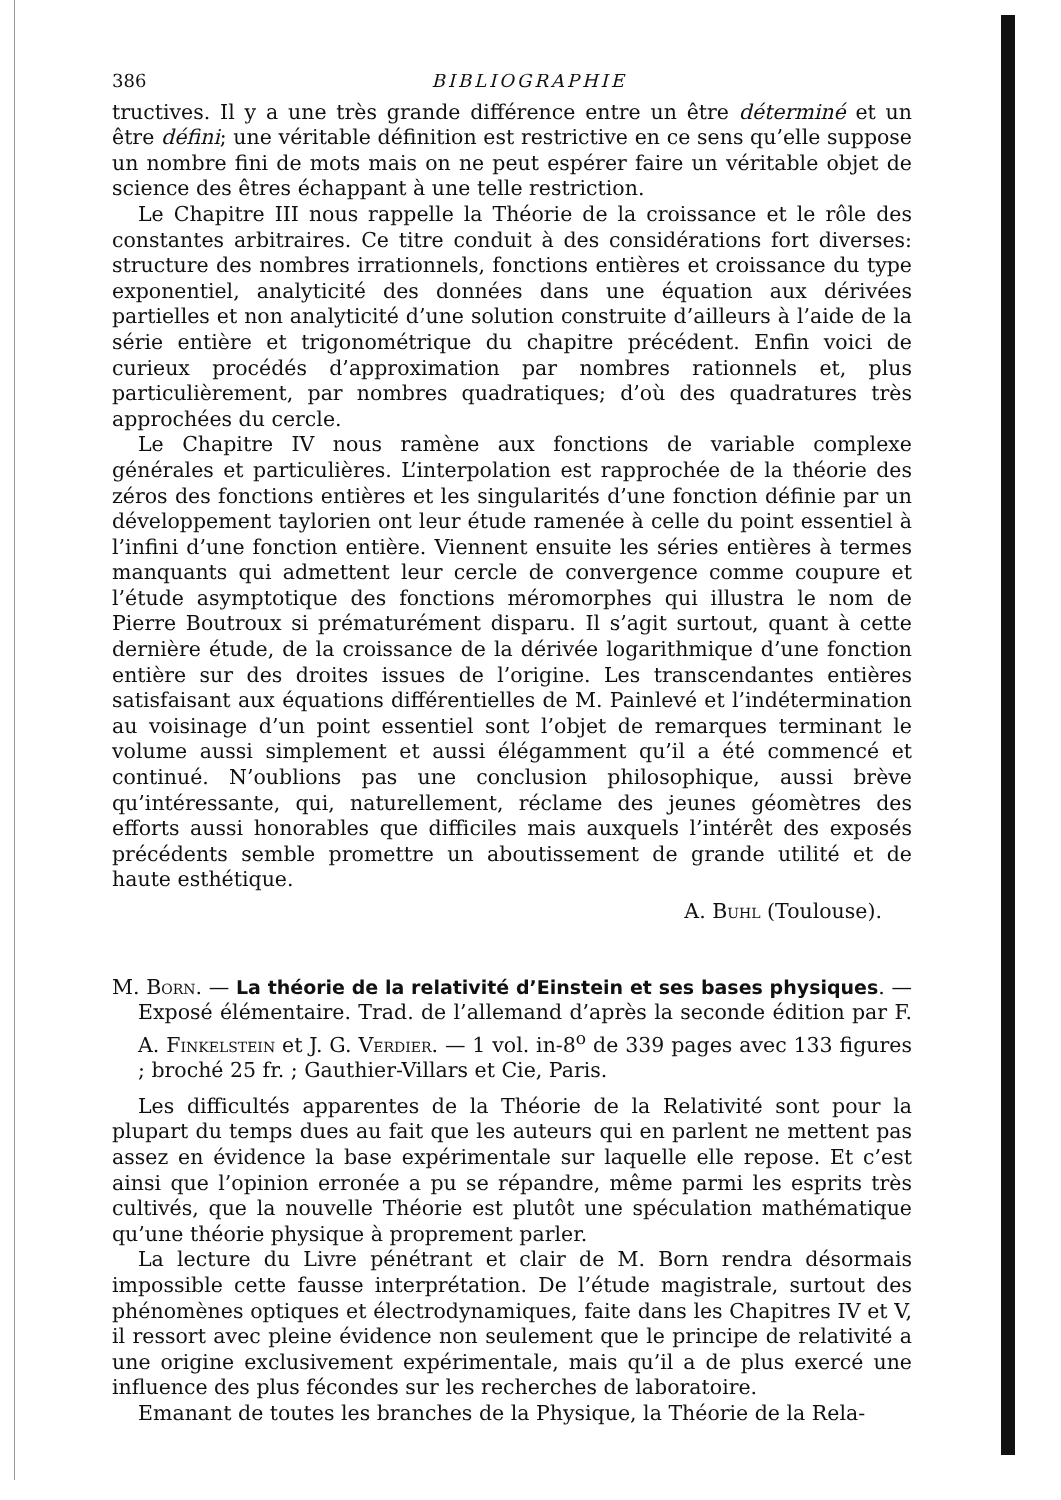386 BIBLIOGRAPHIE
tructives. Il y a une très grande différence entre un être déterminé et un être défini; une véritable définition est restrictive en ce sens qu’elle suppose un nombre fini de mots mais on ne peut espérer faire un véritable objet de science des êtres échappant à une telle restriction.
Le Chapitre III nous rappelle la Théorie de la croissance et le rôle des constantes arbitraires. Ce titre conduit à des considérations fort diverses: structure des nombres irrationnels, fonctions entières et croissance du type exponentiel, analyticité des données dans une équation aux dérivées partielles et non analyticité d’une solution construite d’ailleurs à l’aide de la série entière et trigonométrique du chapitre précédent. Enfin voici de curieux procédés d’approximation par nombres rationnels et, plus particulièrement, par nombres quadratiques; d’où des quadratures très approchées du cercle.
Le Chapitre IV nous ramène aux fonctions de variable complexe générales et particulières. L’interpolation est rapprochée de la théorie des zéros des fonctions entières et les singularités d’une fonction définie par un développement taylorien ont leur étude ramenée à celle du point essentiel à l’infini d’une fonction entière. Viennent ensuite les séries entières à termes manquants qui admettent leur cercle de convergence comme coupure et l’étude asymptotique des fonctions méromorphes qui illustra le nom de Pierre Boutroux si prématurément disparu. Il s’agit surtout, quant à cette dernière étude, de la croissance de la dérivée logarithmique d’une fonction entière sur des droites issues de l’origine. Les transcendantes entières satisfaisant aux équations différentielles de M. Painlevé et l’indétermination au voisinage d’un point essentiel sont l’objet de remarques terminant le volume aussi simplement et aussi élégamment qu’il a été commencé et continué. N’oublions pas une conclusion philosophique, aussi brève qu’intéressante, qui, naturellement, réclame des jeunes géomètres des efforts aussi honorables que difficiles mais auxquels l’intérêt des exposés précédents semble promettre un aboutissement de grande utilité et de haute esthétique.
A. Buhl (Toulouse).
M. Born. — La théorie de la relativité d’Einstein et ses bases physiques. — Exposé élémentaire. Trad. de l’allemand d’après la seconde édition par F. A. Finkelstein et J. G. Verdier. — 1 vol. in-8<sup>o</sup> de 339 pages avec 133 figures ; broché 25 fr. ; Gauthier-Villars et Cie, Paris.
Les difficultés apparentes de la Théorie de la Relativité sont pour la plupart du temps dues au fait que les auteurs qui en parlent ne mettent pas assez en évidence la base expérimentale sur laquelle elle repose. Et c’est ainsi que l’opinion erronée a pu se répandre, même parmi les esprits très cultivés, que la nouvelle Théorie est plutôt une spéculation mathématique qu’une théorie physique à proprement parler.
La lecture du Livre pénétrant et clair de M. Born rendra désormais impossible cette fausse interprétation. De l’étude magistrale, surtout des phénomènes optiques et électrodynamiques, faite dans les Chapitres IV et V, il ressort avec pleine évidence non seulement que le principe de relativité a une origine exclusivement expérimentale, mais qu’il a de plus exercé une influence des plus fécondes sur les recherches de laboratoire.
Emanant de toutes les branches de la Physique, la Théorie de la Rela-